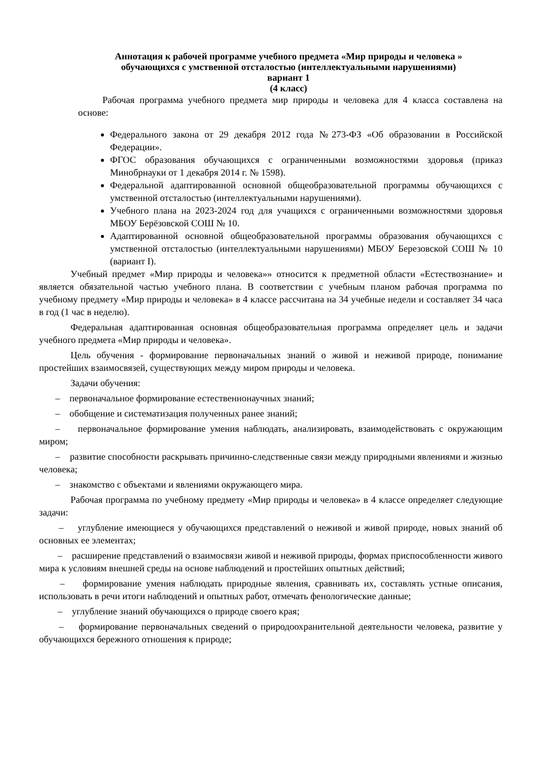Аннотация к рабочей программе учебного предмета «Мир природы и человека »
обучающихся с умственной отсталостью (интеллектуальными нарушениями)
вариант 1
(4 класс)
Рабочая программа учебного предмета мир природы и человека для 4 класса составлена на основе:
Федерального закона от 29 декабря 2012 года №273-ФЗ «Об образовании в Российской Федерации».
ФГОС образования обучающихся с ограниченными возможностями здоровья (приказ Минобрнауки от 1 декабря 2014 г. № 1598).
Федеральной адаптированной основной общеобразовательной программы обучающихся с умственной отсталостью (интеллектуальными нарушениями).
Учебного плана на 2023-2024 год для учащихся с ограниченными возможностями здоровья МБОУ Берёзовской СОШ № 10.
Адаптированной основной общеобразовательной программы образования обучающихся с умственной отсталостью (интеллектуальными нарушениями) МБОУ Березовской СОШ № 10 (вариант I).
Учебный предмет «Мир природы и человека»» относится к предметной области «Естествознание» и является обязательной частью учебного плана. В соответствии с учебным планом рабочая программа по учебному предмету «Мир природы и человека» в 4 классе рассчитана на 34 учебные недели и составляет 34 часа в год (1 час в неделю).
Федеральная адаптированная основная общеобразовательная программа определяет цель и задачи учебного предмета «Мир природы и человека».
Цель обучения - формирование первоначальных знаний о живой и неживой природе, понимание простейших взаимосвязей, существующих между миром природы и человека.
Задачи обучения:
– первоначальное формирование естественнонаучных знаний;
– обобщение и систематизация полученных ранее знаний;
– первоначальное формирование умения наблюдать, анализировать, взаимодействовать с окружающим миром;
– развитие способности раскрывать причинно-следственные связи между природными явлениями и жизнью человека;
– знакомство с объектами и явлениями окружающего мира.
Рабочая программа по учебному предмету «Мир природы и человека» в 4 классе определяет следующие задачи:
– углубление имеющиеся у обучающихся представлений о неживой и живой природе, новых знаний об основных ее элементах;
– расширение представлений о взаимосвязи живой и неживой природы, формах приспособленности живого мира к условиям внешней среды на основе наблюдений и простейших опытных действий;
– формирование умения наблюдать природные явления, сравнивать их, составлять устные описания, использовать в речи итоги наблюдений и опытных работ, отмечать фенологические данные;
– углубление знаний обучающихся о природе своего края;
– формирование первоначальных сведений о природоохранительной деятельности человека, развитие у обучающихся бережного отношения к природе;